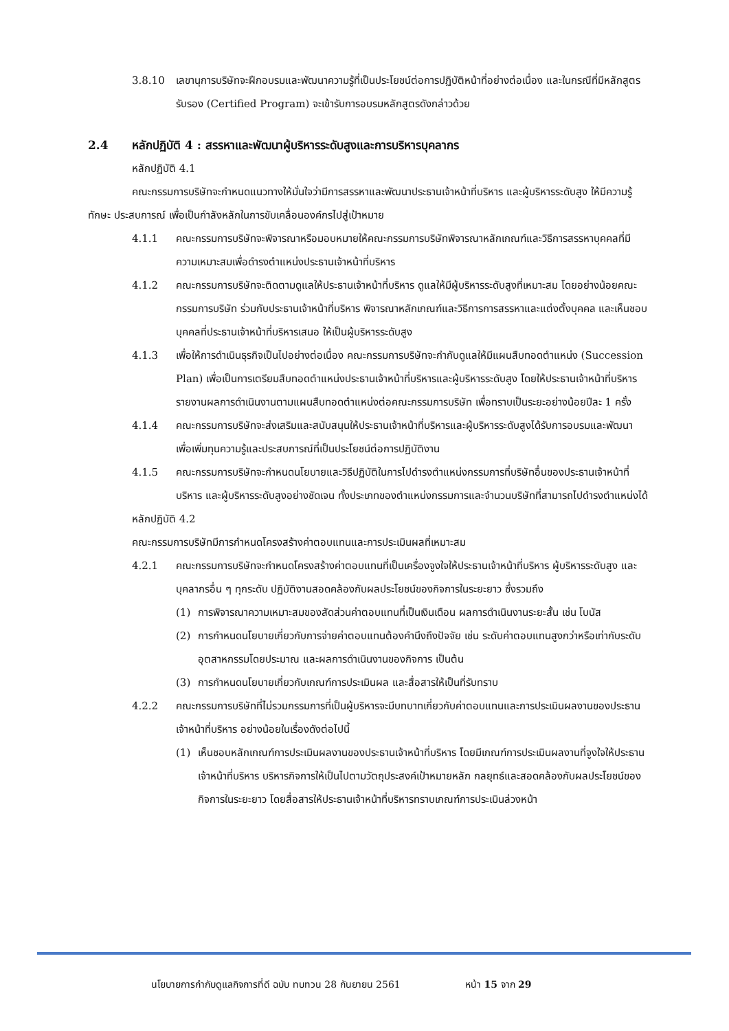3.8.10 เลขานุการบริษัทจะฝึกอบรมและพัฒนาความรู้ที่เป็นประโยชน์ต่อการปฏิบัติหน้าที่อย่างต่อเนื่อง และในกรณีที่มีหลักสูตรรับรอง (Certified Program) จะเข้ารับการอบรมหลักสูตรดังกล่าวด้วย
2.4 หลักปฏิบัติ 4 : สรรหาและพัฒนาผู้บริหารระดับสูงและการบริหารบุคลากร
หลักปฏิบัติ 4.1
คณะกรรมการบริษัทจะกำหนดแนวทางให้มั่นใจว่ามีการสรรหาและพัฒนาประธานเจ้าหน้าที่บริหาร และผู้บริหารระดับสูง ให้มีความรู้ ทักษะ ประสบการณ์ เพื่อเป็นกำลังหลักในการขับเคลื่อนองค์กรไปสู่เป้าหมาย
4.1.1 คณะกรรมการบริษัทจะพิจารณาหรือมอบหมายให้คณะกรรมการบริษัทพิจารณาหลักเกณฑ์และวิธีการสรรหาบุคคลที่มีความเหมาะสมเพื่อดำรงตำแหน่งประธานเจ้าหน้าที่บริหาร
4.1.2 คณะกรรมการบริษัทจะติดตามดูแลให้ประธานเจ้าหน้าที่บริหาร ดูแลให้มีผู้บริหารระดับสูงที่เหมาะสม โดยอย่างน้อยคณะกรรมการบริษัท ร่วมกับประธานเจ้าหน้าที่บริหาร พิจารณาหลักเกณฑ์และวิธีการการสรรหาและแต่งตั้งบุคคล และเห็นชอบบุคคลที่ประธานเจ้าหน้าที่บริหารเสนอ ให้เป็นผู้บริหารระดับสูง
4.1.3 เพื่อให้การดำเนินธุรกิจเป็นไปอย่างต่อเนื่อง คณะกรรมการบริษัทจะกำกับดูแลให้มีแผนสืบทอดตำแหน่ง (Succession Plan) เพื่อเป็นการเตรียมสืบทอดตำแหน่งประธานเจ้าหน้าที่บริหารและผู้บริหารระดับสูง โดยให้ประธานเจ้าหน้าที่บริหารรายงานผลการดำเนินงานตามแผนสืบทอดตำแหน่งต่อคณะกรรมการบริษัท เพื่อทราบเป็นระยะอย่างน้อยปีละ 1 ครั้ง
4.1.4 คณะกรรมการบริษัทจะส่งเสริมและสนับสนุนให้ประธานเจ้าหน้าที่บริหารและผู้บริหารระดับสูงได้รับการอบรมและพัฒนา เพื่อเพิ่มทุนความรู้และประสบการณ์ที่เป็นประโยชน์ต่อการปฏิบัติงาน
4.1.5 คณะกรรมการบริษัทจะกำหนดนโยบายและวิธีปฏิบัติในการไปดำรงตำแหน่งกรรมการที่บริษัทอื่นของประธานเจ้าหน้าที่บริหาร และผู้บริหารระดับสูงอย่างชัดเจน ทั้งประเภทของตำแหน่งกรรมการและจำนวนบริษัทที่สามารถไปดำรงตำแหน่งได้
หลักปฏิบัติ 4.2
คณะกรรมการบริษัทมีการกำหนดโครงสร้างค่าตอบแทนและการประเมินผลที่เหมาะสม
4.2.1 คณะกรรมการบริษัทจะกำหนดโครงสร้างค่าตอบแทนที่เป็นเครื่องจูงใจให้ประธานเจ้าหน้าที่บริหาร ผู้บริหารระดับสูง และบุคลากรอื่น ๆ ทุกระดับ ปฏิบัติงานสอดคล้องกับผลประโยชน์ของกิจการในระยะยาว ซึ่งรวมถึง
(1) การพิจารณาความเหมาะสมของสัดส่วนค่าตอบแทนที่เป็นเงินเดือน ผลการดำเนินงานระยะสั้น เช่น โบนัส
(2) การกำหนดนโยบายเกี่ยวกับการจ่ายค่าตอบแทนต้องคำนึงถึงปัจจัย เช่น ระดับค่าตอบแทนสูงกว่าหรือเท่ากับระดับอุตสาหกรรมโดยประมาณ และผลการดำเนินงานของกิจการ เป็นต้น
(3) การกำหนดนโยบายเกี่ยวกับเกณฑ์การประเมินผล และสื่อสารให้เป็นที่รับทราบ
4.2.2 คณะกรรมการบริษัทที่ไม่รวมกรรมการที่เป็นผู้บริหารจะมีบทบาทเกี่ยวกับค่าตอบแทนและการประเมินผลงานของประธานเจ้าหน้าที่บริหาร อย่างน้อยในเรื่องดังต่อไปนี้
(1) เห็นชอบหลักเกณฑ์การประเมินผลงานของประธานเจ้าหน้าที่บริหาร โดยมีเกณฑ์การประเมินผลงานที่จูงใจให้ประธานเจ้าหน้าที่บริหาร บริหารกิจการให้เป็นไปตามวัตถุประสงค์เป้าหมายหลัก กลยุทธ์และสอดคล้องกับผลประโยชน์ของกิจการในระยะยาว โดยสื่อสารให้ประธานเจ้าหน้าที่บริหารทราบเกณฑ์การประเมินล่วงหน้า
นโยบายการกำกับดูแลกิจการที่ดี ฉบับ ทบทวน 28 กันยายน 2561 หน้า 15 จาก 29